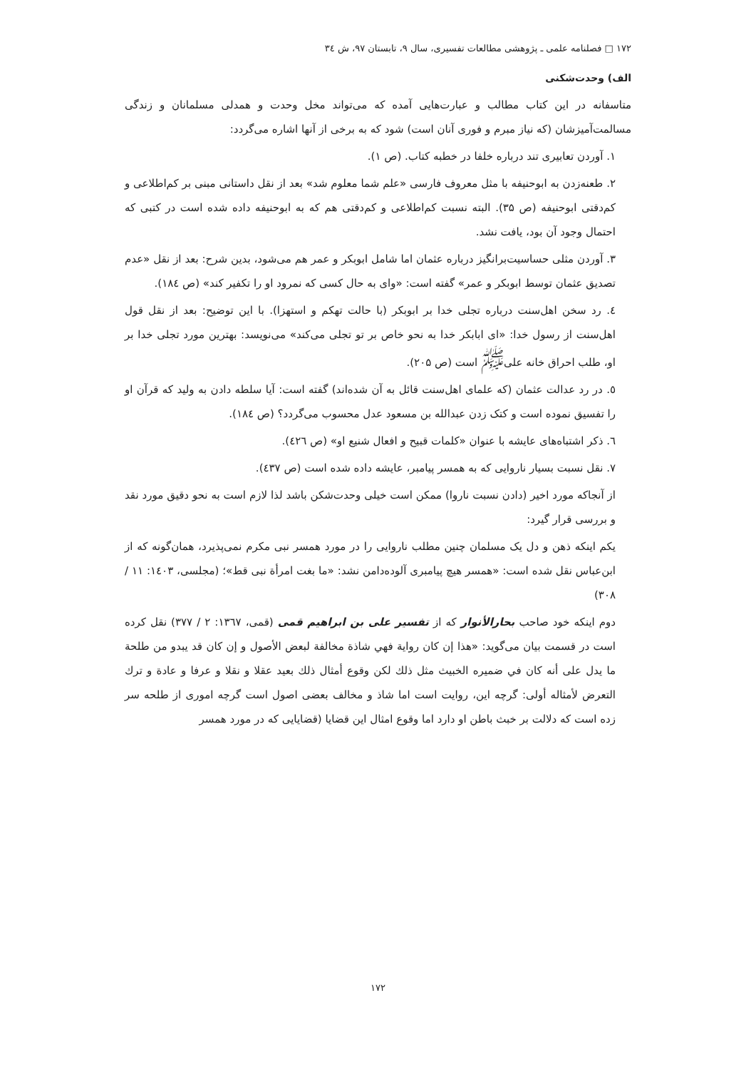١٧٢ □ فصلنامه علمی ـ پژوهشی مطالعات تفسیری، سال ۹، تابستان ۹۷، ش ۳٤
الف) وحدت‌شکنی
متاسفانه در این کتاب مطالب و عبارت‌هایی آمده که می‌تواند مخل وحدت و همدلی مسلمانان و زندگی مسالمت‌آمیزشان (که نیاز مبرم و فوری آنان است) شود که به برخی از آنها اشاره می‌گردد:
۱. آوردن تعابیری تند درباره خلفا در خطبه کتاب. (ص ۱).
۲. طعنه‌زدن به ابوحنیفه با مثل معروف فارسی «علم شما معلوم شد» بعد از نقل داستانی مبنی بر کم‌اطلاعی و کم‌دقتی ابوحنیفه (ص ۳۵). البته نسبت کم‌اطلاعی و کم‌دقتی هم که به ابوحنیفه داده شده است در کتبی که احتمال وجود آن بود، یافت نشد.
۳. آوردن مثلی حساسیت‌برانگیز درباره عثمان اما شامل ابوبکر و عمر هم می‌شود، بدین شرح: بعد از نقل «عدم تصدیق عثمان توسط ابوبکر و عمر» گفته است: «وای به حال کسی که نمرود او را تکفیر کند» (ص ۱۸٤).
٤. رد سخن اهل‌سنت درباره تجلی خدا بر ابوبکر (با حالت تهکم و استهزا). با این توضیح: بعد از نقل قول اهل‌سنت از رسول خدا: «ای ابابکر خدا به نحو خاص بر تو تجلی می‌کند» می‌نویسد: بهترین مورد تجلی خدا بر او، طلب احراق خانه علی<sup>ﷺ</sup> است (ص ۲۰۵).
٥. در رد عدالت عثمان (که علمای اهل‌سنت قائل به آن شده‌اند) گفته است: آیا سلطه دادن به ولید که قرآن او را تفسیق نموده است و کتک زدن عبدالله بن مسعود عدل محسوب می‌گردد؟ (ص ۱۸٤).
٦. ذکر اشتباه‌های عایشه با عنوان «کلمات قبیح و افعال شنیع او» (ص ٤۲٦).
۷. نقل نسبت بسیار ناروایی که به همسر پیامبر، عایشه داده شده است (ص ٤۳۷).
از آنجاکه مورد اخیر (دادن نسبت ناروا) ممکن است خیلی وحدت‌شکن باشد لذا لازم است به نحو دقیق مورد نقد و بررسی قرار گیرد:
یکم اینکه ذهن و دل یک مسلمان چنین مطلب ناروایی را در مورد همسر نبی مکرم نمی‌پذیرد، همان‌گونه که از ابن‌عباس نقل شده است: «همسر هیچ پیامبری آلوده‌دامن نشد: «ما بغت امرأة نبی قط»؛ (مجلسی، ۱٤۰۳: ۱۱ / ۳۰۸)
دوم اینکه خود صاحب بحارالأنوار که از تفسیر علی بن ابراهیم قمی (قمی، ۱۳٦۷: ۲ / ۳۷۷) نقل کرده است در قسمت بیان می‌گوید: «هذا إن كان رواية فهي شاذة مخالفة لبعض الأصول و إن كان قد يبدو من طلحة ما يدل على أنه كان في ضميره الخبيث مثل ذلك لكن وقوع أمثال ذلك بعيد عقلا و نقلا و عرفا و عادة و ترك التعرض لأمثاله أولى: گرچه این، روایت است اما شاذ و مخالف بعضی اصول است گرچه اموری از طلحه سر زده است که دلالت بر خبث باطن او دارد اما وقوع امثال این قضایا (قضایایی که در مورد همسر
۱۷۲